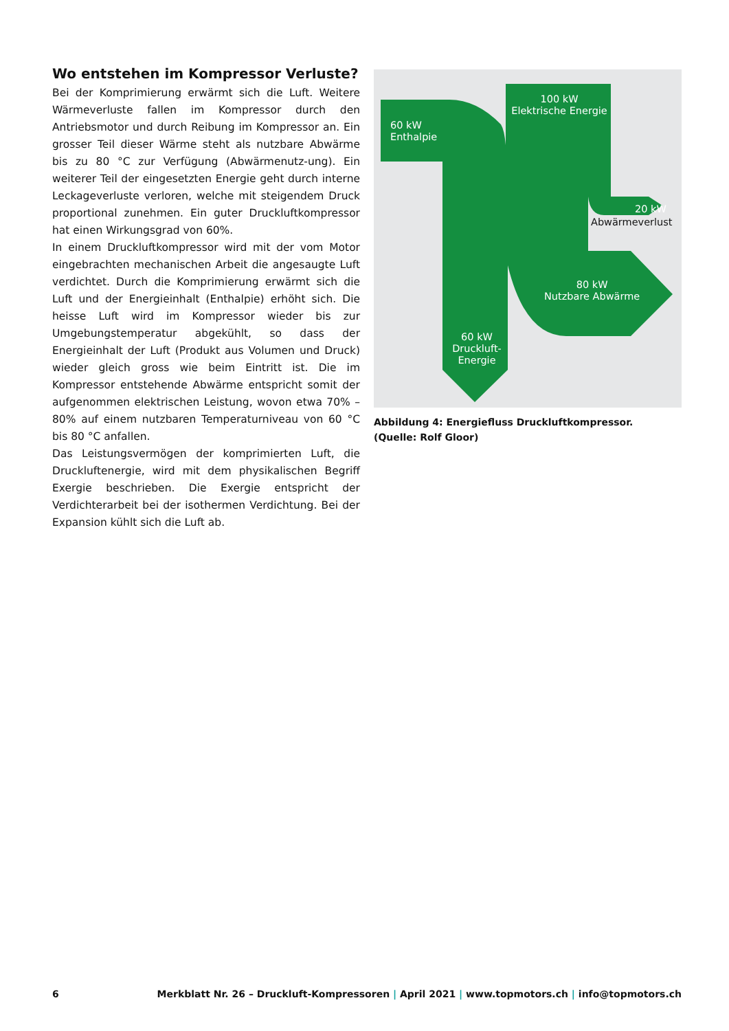Wo entstehen im Kompressor Verluste?
Bei der Komprimierung erwärmt sich die Luft. Weitere Wärmeverluste fallen im Kompressor durch den Antriebsmotor und durch Reibung im Kompressor an. Ein grosser Teil dieser Wärme steht als nutzbare Abwärme bis zu 80 °C zur Verfügung (Abwärmenutz-ung). Ein weiterer Teil der eingesetzten Energie geht durch interne Leckageverluste verloren, welche mit steigendem Druck proportional zunehmen. Ein guter Druckluftkompressor hat einen Wirkungsgrad von 60%.
In einem Druckluftkompressor wird mit der vom Motor eingebrachten mechanischen Arbeit die angesaugte Luft verdichtet. Durch die Komprimierung erwärmt sich die Luft und der Energieinhalt (Enthalpie) erhöht sich. Die heisse Luft wird im Kompressor wieder bis zur Umgebungstemperatur abgekühlt, so dass der Energieinhalt der Luft (Produkt aus Volumen und Druck) wieder gleich gross wie beim Eintritt ist. Die im Kompressor entstehende Abwärme entspricht somit der aufgenommen elektrischen Leistung, wovon etwa 70% – 80% auf einem nutzbaren Temperaturniveau von 60 °C bis 80 °C anfallen.
Das Leistungsvermögen der komprimierten Luft, die Druckluftenergie, wird mit dem physikalischen Begriff Exergie beschrieben. Die Exergie entspricht der Verdichterarbeit bei der isothermen Verdichtung. Bei der Expansion kühlt sich die Luft ab.
100 kW
Elektrische Energie
60 kW
Enthalpie
20 kW
Abwärmeverlust
80 kW
Nutzbare Abwärme
60 kW
Druckluft-
Energie
Abbildung 4: Energiefluss Druckluftkompressor.
(Quelle: Rolf Gloor)
6 Merkblatt Nr. 26 – Druckluft-Kompressoren | April 2021 | www.topmotors.ch | info@topmotors.ch